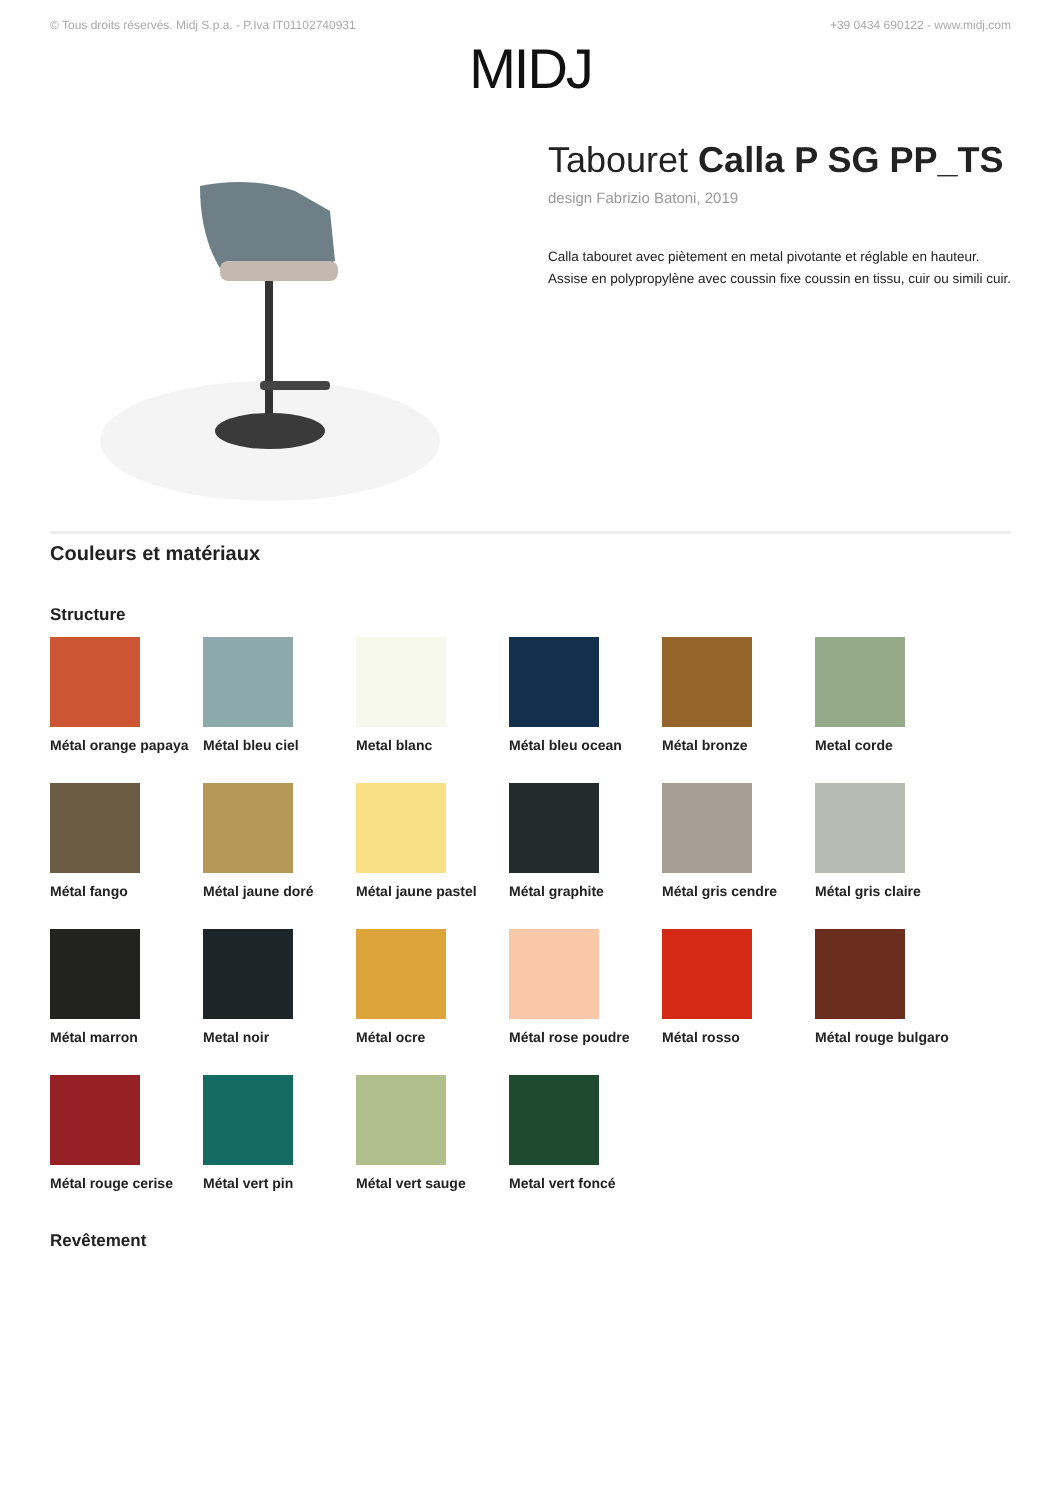© Tous droits réservés. Midj S.p.a. - P.Iva IT01102740931 +39 0434 690122 - www.midj.com
MIDJ
Tabouret Calla P SG PP_TS
design Fabrizio Batoni, 2019
Calla tabouret avec piètement en metal pivotante et réglable en hauteur. Assise en polypropylène avec coussin fixe coussin en tissu, cuir ou simili cuir.
Couleurs et matériaux
Structure
Métal orange papaya
Métal bleu ciel
Metal blanc
Métal bleu ocean
Métal bronze
Metal corde
Métal fango
Métal jaune doré
Métal jaune pastel
Métal graphite
Métal gris cendre
Métal gris claire
Métal marron
Metal noir
Métal ocre
Métal rose poudre
Métal rosso
Métal rouge bulgaro
Métal rouge cerise
Métal vert pin
Métal vert sauge
Metal vert foncé
Revêtement